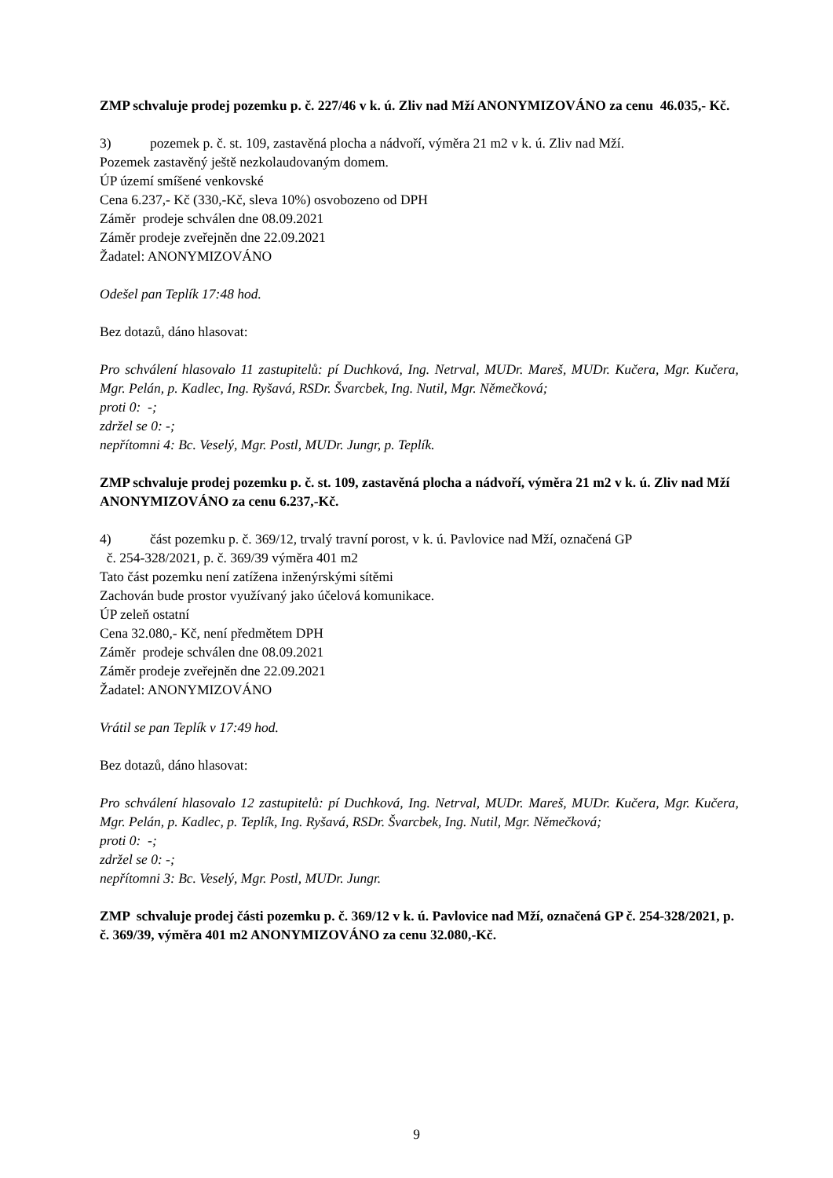ZMP schvaluje prodej pozemku p. č. 227/46 v k. ú. Zliv nad Mží ANONYMIZOVÁNO za cenu 46.035,- Kč.
3) pozemek p. č. st. 109, zastavěná plocha a nádvoří, výměra 21 m2 v k. ú. Zliv nad Mží.
Pozemek zastavěný ještě nezkolaudovaným domem.
ÚP území smíšené venkovské
Cena 6.237,- Kč (330,-Kč, sleva 10%) osvobozeno od DPH
Záměr prodeje schválen dne 08.09.2021
Záměr prodeje zveřejněn dne 22.09.2021
Žadatel: ANONYMIZOVÁNO
Odešel pan Teplík 17:48 hod.
Bez dotazů, dáno hlasovat:
Pro schválení hlasovalo 11 zastupitelů: pí Duchková, Ing. Netrval, MUDr. Mareš, MUDr. Kučera, Mgr. Kučera, Mgr. Pelán, p. Kadlec, Ing. Ryšavá, RSDr. Švarcbek, Ing. Nutil, Mgr. Němečková;
proti 0: -;
zdržel se 0: -;
nepřítomni 4: Bc. Veselý, Mgr. Postl, MUDr. Jungr, p. Teplík.
ZMP schvaluje prodej pozemku p. č. st. 109, zastavěná plocha a nádvoří, výměra 21 m2 v k. ú. Zliv nad Mží ANONYMIZOVÁNO za cenu 6.237,-Kč.
4) část pozemku p. č. 369/12, trvalý travní porost, v k. ú. Pavlovice nad Mží, označená GP
č. 254-328/2021, p. č. 369/39 výměra 401 m2
Tato část pozemku není zatížena inženýrskými sítěmi
Zachován bude prostor využívaný jako účelová komunikace.
ÚP zeleň ostatní
Cena 32.080,- Kč, není předmětem DPH
Záměr prodeje schválen dne 08.09.2021
Záměr prodeje zveřejněn dne 22.09.2021
Žadatel: ANONYMIZOVÁNO
Vrátil se pan Teplík v 17:49 hod.
Bez dotazů, dáno hlasovat:
Pro schválení hlasovalo 12 zastupitelů: pí Duchková, Ing. Netrval, MUDr. Mareš, MUDr. Kučera, Mgr. Kučera, Mgr. Pelán, p. Kadlec, p. Teplík, Ing. Ryšavá, RSDr. Švarcbek, Ing. Nutil, Mgr. Němečková;
proti 0: -;
zdržel se 0: -;
nepřítomni 3: Bc. Veselý, Mgr. Postl, MUDr. Jungr.
ZMP schvaluje prodej části pozemku p. č. 369/12 v k. ú. Pavlovice nad Mží, označená GP č. 254-328/2021, p. č. 369/39, výměra 401 m2 ANONYMIZOVÁNO za cenu 32.080,-Kč.
9